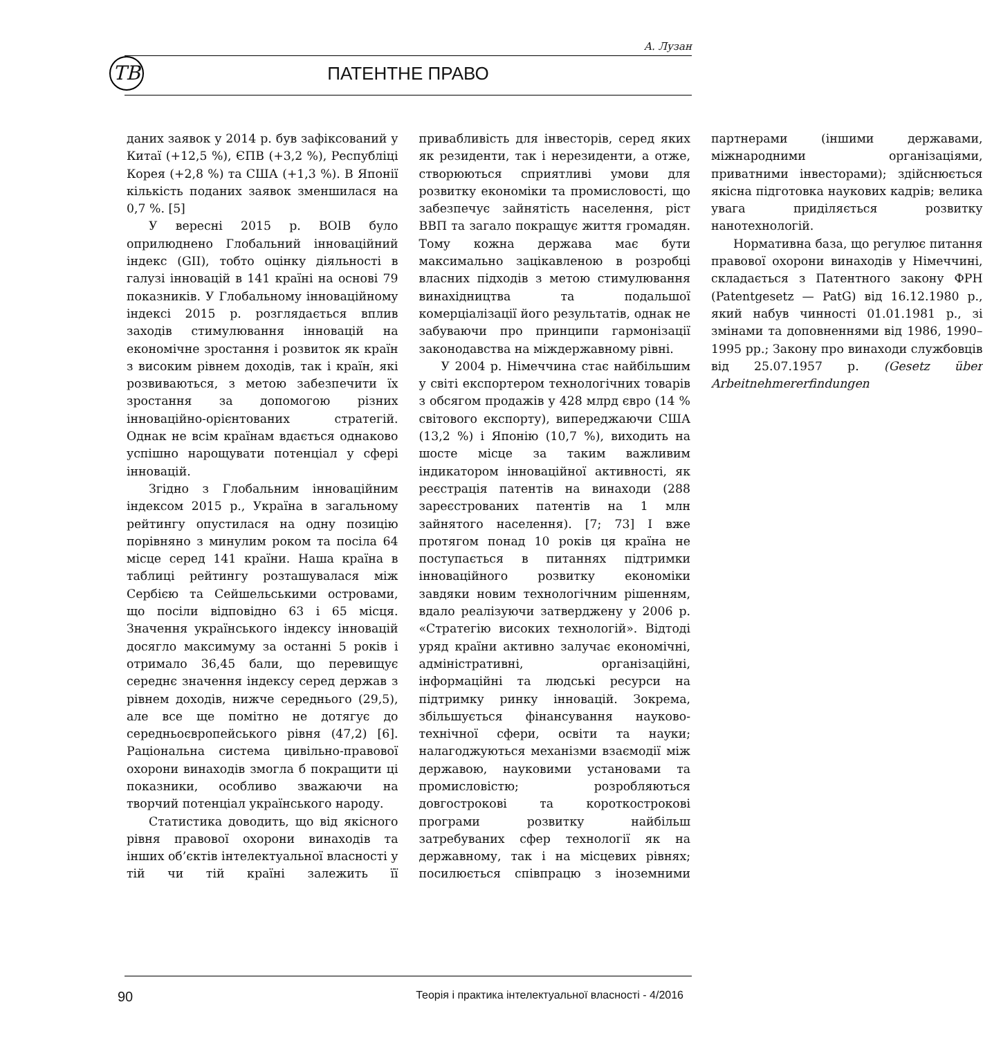А. Лузан
ТВ
ПАТЕНТНЕ ПРАВО
даних заявок у 2014 р. був зафіксований у Китаї (+12,5 %), ЄПВ (+3,2 %), Республіці Корея (+2,8 %) та США (+1,3 %). В Японії кількість поданих заявок зменшилася на 0,7 %. [5]
У вересні 2015 р. ВОІВ було оприлюднено Глобальний інноваційний індекс (GII), тобто оцінку діяльності в галузі інновацій в 141 країні на основі 79 показників. У Глобальному інноваційному індексі 2015 р. розглядається вплив заходів стимулювання інновацій на економічне зростання і розвиток як країн з високим рівнем доходів, так і країн, які розвиваються, з метою забезпечити їх зростання за допомогою різних інноваційно-орієнтованих стратегій. Однак не всім країнам вдається однаково успішно нарощувати потенціал у сфері інновацій.
Згідно з Глобальним інноваційним індексом 2015 р., Україна в загальному рейтингу опустилася на одну позицію порівняно з минулим роком та посіла 64 місце серед 141 країни. Наша країна в таблиці рейтингу розташувалася між Сербією та Сейшельськими островами, що посіли відповідно 63 і 65 місця. Значення українського індексу інновацій досягло максимуму за останні 5 років і отримало 36,45 бали, що перевищує середнє значення індексу серед держав з рівнем доходів, нижче середнього (29,5), але все ще помітно не дотягує до середньоєвропейського рівня (47,2) [6]. Раціональна система цивільно-правової охорони винаходів змогла б покращити ці показники, особливо зважаючи на творчий потенціал українського народу.
Статистика доводить, що від якісного рівня правової охорони винаходів та інших об’єктів інтелектуальної власності у тій чи тій країні залежить її привабливість для інвесторів, серед яких як резиденти, так і нерезиденти, а отже, створюються сприятливі умови для розвитку економіки та промисловості, що забезпечує зайнятість населення, ріст ВВП та загало покращує життя громадян. Тому кожна держава має бути максимально зацікавленою в розробці власних підходів з метою стимулювання винахідництва та подальшої комерціалізації його результатів, однак не забуваючи про принципи гармонізації законодавства на міждержавному рівні.
У 2004 р. Німеччина стає найбільшим у світі експортером технологічних товарів з обсягом продажів у 428 млрд євро (14 % світового експорту), випереджаючи США (13,2 %) і Японію (10,7 %), виходить на шосте місце за таким важливим індикатором інноваційної активності, як реєстрація патентів на винаходи (288 зареєстрованих патентів на 1 млн зайнятого населення). [7; 73] І вже протягом понад 10 років ця країна не поступається в питаннях підтримки інноваційного розвитку економіки завдяки новим технологічним рішенням, вдало реалізуючи затверджену у 2006 р. «Стратегію високих технологій». Відтоді уряд країни активно залучає економічні, адміністративні, організаційні, інформаційні та людські ресурси на підтримку ринку інновацій. Зокрема, збільшується фінансування науково-технічної сфери, освіти та науки; налагоджуються механізми взаємодії між державою, науковими установами та промисловістю; розробляються довгострокові та короткострокові програми розвитку найбільш затребуваних сфер технології як на державному, так і на місцевих рівнях; посилюється співпрацю з іноземними партнерами (іншими державами, міжнародними організаціями, приватними інвесторами); здійснюється якісна підготовка наукових кадрів; велика увага приділяється розвитку нанотехнологій.
Нормативна база, що регулює питання правової охорони винаходів у Німеччині, складається з Патентного закону ФРН (Patentgesetz — PatG) від 16.12.1980 р., який набув чинності 01.01.1981 р., зі змінами та доповненнями від 1986, 1990–1995 рр.; Закону про винаходи службовців від 25.07.1957 р. (Gesetz über Arbeitnehmererfindungen
90 Теорія і практика інтелектуальної власності - 4/2016